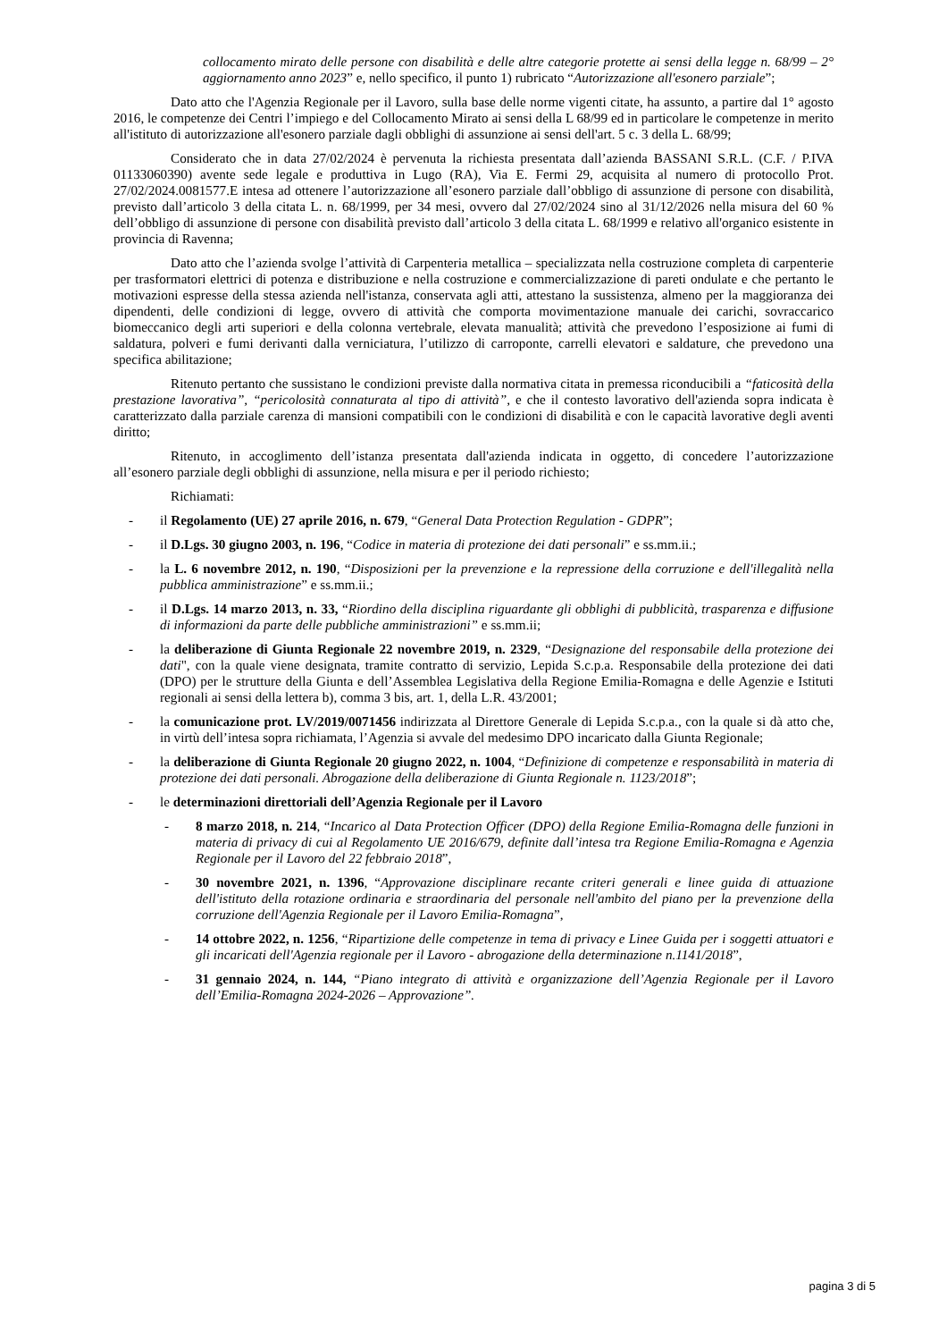collocamento mirato delle persone con disabilità e delle altre categorie protette ai sensi della legge n. 68/99 – 2° aggiornamento anno 2023” e, nello specifico, il punto 1) rubricato “Autorizzazione all'esonero parziale”;
Dato atto che l'Agenzia Regionale per il Lavoro, sulla base delle norme vigenti citate, ha assunto, a partire dal 1° agosto 2016, le competenze dei Centri l’impiego e del Collocamento Mirato ai sensi della L 68/99 ed in particolare le competenze in merito all'istituto di autorizzazione all'esonero parziale dagli obblighi di assunzione ai sensi dell'art. 5 c. 3 della L. 68/99;
Considerato che in data 27/02/2024 è pervenuta la richiesta presentata dall’azienda BASSANI S.R.L. (C.F. / P.IVA 01133060390) avente sede legale e produttiva in Lugo (RA), Via E. Fermi 29, acquisita al numero di protocollo Prot. 27/02/2024.0081577.E intesa ad ottenere l’autorizzazione all’esonero parziale dall’obbligo di assunzione di persone con disabilità, previsto dall’articolo 3 della citata L. n. 68/1999, per 34 mesi, ovvero dal 27/02/2024 sino al 31/12/2026 nella misura del 60 % dell’obbligo di assunzione di persone con disabilità previsto dall’articolo 3 della citata L. 68/1999 e relativo all'organico esistente in provincia di Ravenna;
Dato atto che l’azienda svolge l’attività di Carpenteria metallica – specializzata nella costruzione completa di carpenterie per trasformatori elettrici di potenza e distribuzione e nella costruzione e commercializzazione di pareti ondulate e che pertanto le motivazioni espresse della stessa azienda nell'istanza, conservata agli atti, attestano la sussistenza, almeno per la maggioranza dei dipendenti, delle condizioni di legge, ovvero di attività che comporta movimentazione manuale dei carichi, sovraccarico biomeccanico degli arti superiori e della colonna vertebrale, elevata manualità; attività che prevedono l’esposizione ai fumi di saldatura, polveri e fumi derivanti dalla verniciatura, l’utilizzo di carroponte, carrelli elevatori e saldature, che prevedono una specifica abilitazione;
Ritenuto pertanto che sussistano le condizioni previste dalla normativa citata in premessa riconducibili a “faticosità della prestazione lavorativa”, “pericolosità connaturata al tipo di attività”, e che il contesto lavorativo dell'azienda sopra indicata è caratterizzato dalla parziale carenza di mansioni compatibili con le condizioni di disabilità e con le capacità lavorative degli aventi diritto;
Ritenuto, in accoglimento dell’istanza presentata dall'azienda indicata in oggetto, di concedere l’autorizzazione all’esonero parziale degli obblighi di assunzione, nella misura e per il periodo richiesto;
Richiamati:
- il Regolamento (UE) 27 aprile 2016, n. 679, “General Data Protection Regulation - GDPR”;
- il D.Lgs. 30 giugno 2003, n. 196, “Codice in materia di protezione dei dati personali” e ss.mm.ii.;
- la L. 6 novembre 2012, n. 190, “Disposizioni per la prevenzione e la repressione della corruzione e dell'illegalità nella pubblica amministrazione” e ss.mm.ii.;
- il D.Lgs. 14 marzo 2013, n. 33, “Riordino della disciplina riguardante gli obblighi di pubblicità, trasparenza e diffusione di informazioni da parte delle pubbliche amministrazioni” e ss.mm.ii;
- la deliberazione di Giunta Regionale 22 novembre 2019, n. 2329, “Designazione del responsabile della protezione dei dati", con la quale viene designata, tramite contratto di servizio, Lepida S.c.p.a. Responsabile della protezione dei dati (DPO) per le strutture della Giunta e dell’Assemblea Legislativa della Regione Emilia-Romagna e delle Agenzie e Istituti regionali ai sensi della lettera b), comma 3 bis, art. 1, della L.R. 43/2001;
- la comunicazione prot. LV/2019/0071456 indirizzata al Direttore Generale di Lepida S.c.p.a., con la quale si dà atto che, in virtù dell’intesa sopra richiamata, l’Agenzia si avvale del medesimo DPO incaricato dalla Giunta Regionale;
- la deliberazione di Giunta Regionale 20 giugno 2022, n. 1004, “Definizione di competenze e responsabilità in materia di protezione dei dati personali. Abrogazione della deliberazione di Giunta Regionale n. 1123/2018”;
- le determinazioni direttoriali dell’Agenzia Regionale per il Lavoro
- 8 marzo 2018, n. 214, “Incarico al Data Protection Officer (DPO) della Regione Emilia-Romagna delle funzioni in materia di privacy di cui al Regolamento UE 2016/679, definite dall’intesa tra Regione Emilia-Romagna e Agenzia Regionale per il Lavoro del 22 febbraio 2018”,
- 30 novembre 2021, n. 1396, “Approvazione disciplinare recante criteri generali e linee guida di attuazione dell'istituto della rotazione ordinaria e straordinaria del personale nell'ambito del piano per la prevenzione della corruzione dell'Agenzia Regionale per il Lavoro Emilia-Romagna”,
- 14 ottobre 2022, n. 1256, “Ripartizione delle competenze in tema di privacy e Linee Guida per i soggetti attuatori e gli incaricati dell'Agenzia regionale per il Lavoro - abrogazione della determinazione n.1141/2018”,
- 31 gennaio 2024, n. 144, “Piano integrato di attività e organizzazione dell’Agenzia Regionale per il Lavoro dell’Emilia-Romagna 2024-2026 – Approvazione”.
pagina 3 di 5